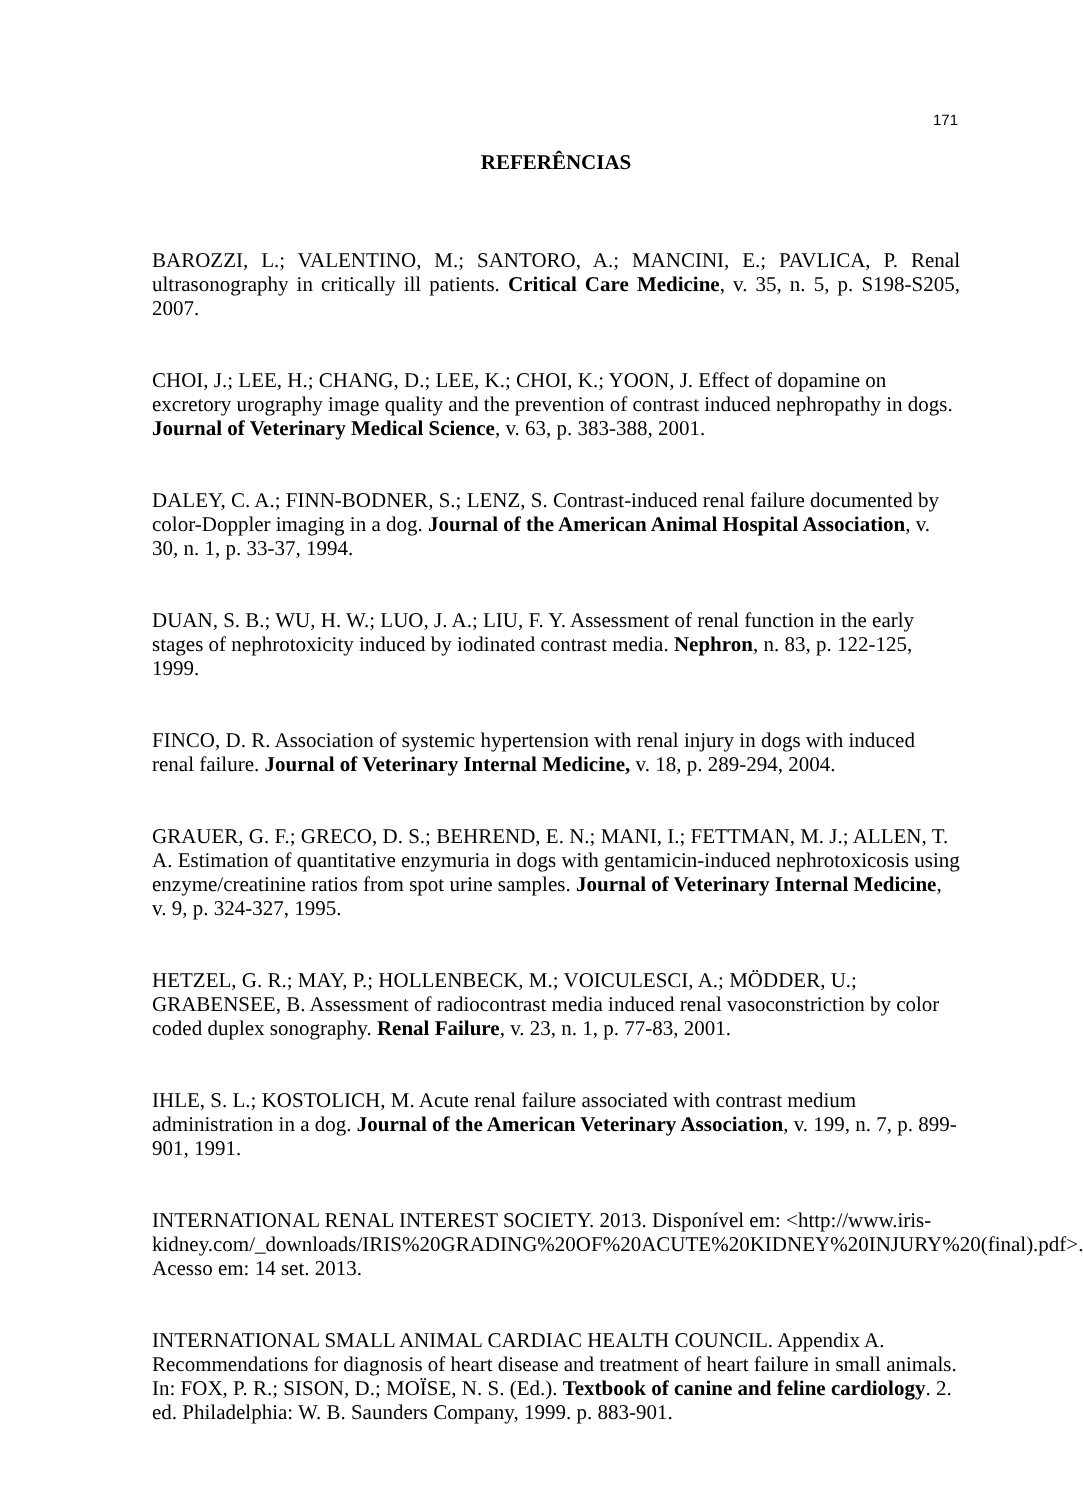171
REFERÊNCIAS
BAROZZI, L.; VALENTINO, M.; SANTORO, A.; MANCINI, E.; PAVLICA, P. Renal ultrasonography in critically ill patients. Critical Care Medicine, v. 35, n. 5, p. S198-S205, 2007.
CHOI, J.; LEE, H.; CHANG, D.; LEE, K.; CHOI, K.; YOON, J. Effect of dopamine on excretory urography image quality and the prevention of contrast induced nephropathy in dogs. Journal of Veterinary Medical Science, v. 63, p. 383-388, 2001.
DALEY, C. A.; FINN-BODNER, S.; LENZ, S. Contrast-induced renal failure documented by color-Doppler imaging in a dog. Journal of the American Animal Hospital Association, v. 30, n. 1, p. 33-37, 1994.
DUAN, S. B.; WU, H. W.; LUO, J. A.; LIU, F. Y. Assessment of renal function in the early stages of nephrotoxicity induced by iodinated contrast media. Nephron, n. 83, p. 122-125, 1999.
FINCO, D. R. Association of systemic hypertension with renal injury in dogs with induced renal failure. Journal of Veterinary Internal Medicine, v. 18, p. 289-294, 2004.
GRAUER, G. F.; GRECO, D. S.; BEHREND, E. N.; MANI, I.; FETTMAN, M. J.; ALLEN, T. A. Estimation of quantitative enzymuria in dogs with gentamicin-induced nephrotoxicosis using enzyme/creatinine ratios from spot urine samples. Journal of Veterinary Internal Medicine, v. 9, p. 324-327, 1995.
HETZEL, G. R.; MAY, P.; HOLLENBECK, M.; VOICULESCI, A.; MÖDDER, U.; GRABENSEE, B. Assessment of radiocontrast media induced renal vasoconstriction by color coded duplex sonography. Renal Failure, v. 23, n. 1, p. 77-83, 2001.
IHLE, S. L.; KOSTOLICH, M. Acute renal failure associated with contrast medium administration in a dog. Journal of the American Veterinary Association, v. 199, n. 7, p. 899-901, 1991.
INTERNATIONAL RENAL INTEREST SOCIETY. 2013. Disponível em: <http://www.iris-kidney.com/_downloads/IRIS%20GRADING%20OF%20ACUTE%20KIDNEY%20INJURY%20(final).pdf>. Acesso em: 14 set. 2013.
INTERNATIONAL SMALL ANIMAL CARDIAC HEALTH COUNCIL. Appendix A. Recommendations for diagnosis of heart disease and treatment of heart failure in small animals. In: FOX, P. R.; SISON, D.; MOÏSE, N. S. (Ed.). Textbook of canine and feline cardiology. 2. ed. Philadelphia: W. B. Saunders Company, 1999. p. 883-901.